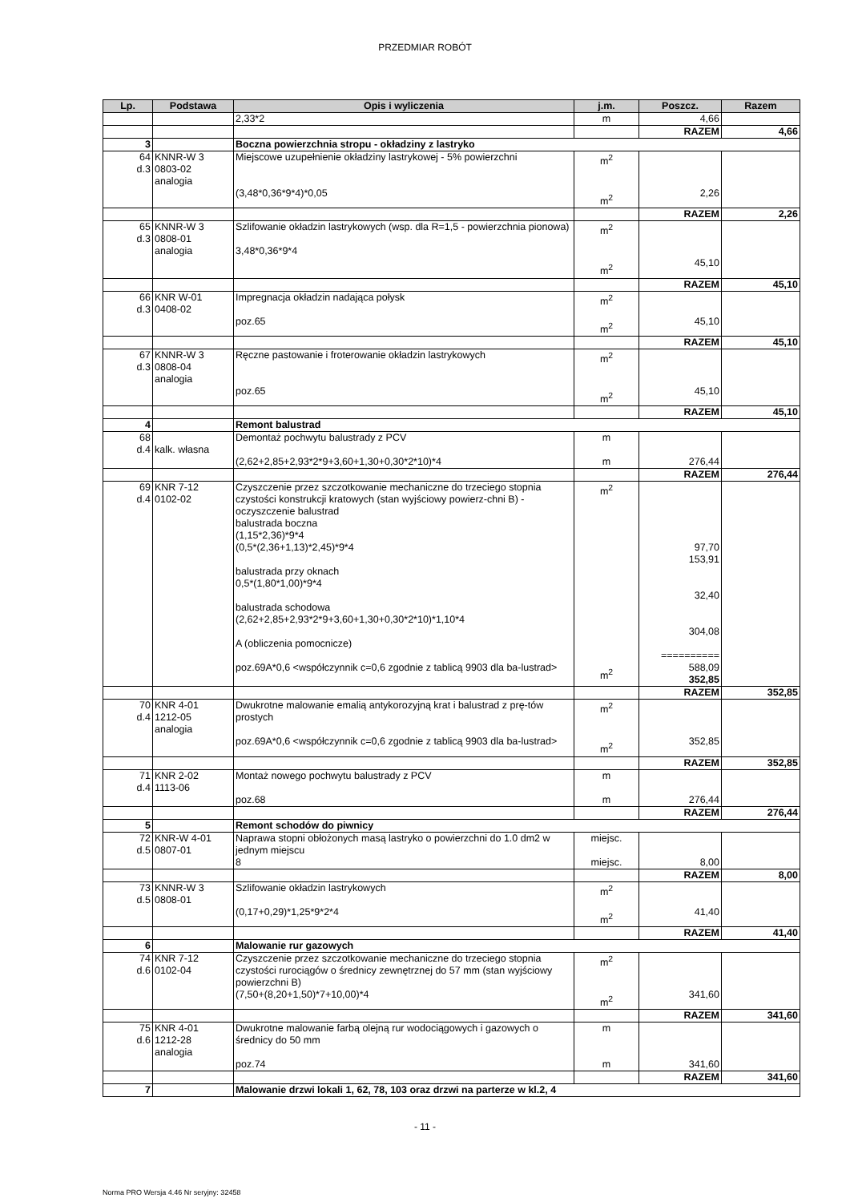PRZEDMIAR ROBÓT
| Lp. | Podstawa | Opis i wyliczenia | j.m. | Poszcz. | Razem |
| --- | --- | --- | --- | --- | --- |
| | | 2,33*2 | m | 4,66 | |
| | | | | RAZEM | 4,66 |
| 3 | | Boczna powierzchnia stropu - okładziny z lastryko | | | |
| 64 d.3 | KNNR-W 3 0803-02 analogia | Miejscowe uzupełnienie okładziny lastrykowej - 5% powierzchni (3,48*0,36*9*4)*0,05 | m<sup>2</sup> m<sup>2</sup> | 2,26 | |
| | | | | RAZEM | 2,26 |
| 65 d.3 | KNNR-W 3 0808-01 analogia | Szlifowanie okładzin lastrykowych (wsp. dla R=1,5 - powierzchnia pionowa) 3,48*0,36*9*4 | m<sup>2</sup> m<sup>2</sup> | 45,10 | |
| | | | | RAZEM | 45,10 |
| 66 d.3 | KNR W-01 0408-02 | Impregnacja okładzin nadająca połysk poz.65 | m<sup>2</sup> m<sup>2</sup> | 45,10 | |
| | | | | RAZEM | 45,10 |
| 67 d.3 | KNNR-W 3 0808-04 analogia | Ręczne pastowanie i froterowanie okładzin lastrykowych poz.65 | m<sup>2</sup> m<sup>2</sup> | 45,10 | |
| | | | | RAZEM | 45,10 |
| 4 | | Remont balustrad | | | |
| 68 d.4 | kalk. własna | Demontaż pochwytu balustrady z PCV (2,62+2,85+2,93*2*9+3,60+1,30+0,30*2*10)*4 | m m | 276,44 | |
| | | | | RAZEM | 276,44 |
| 69 d.4 | KNR 7-12 0102-02 | Czyszczenie przez szczotkowanie mechaniczne do trzeciego stopnia czystości konstrukcji kratowych (stan wyjściowy powierz-chni B) - oczyszczenie balustrad balustrada boczna (1,15*2,36)*9*4 (0,5*(2,36+1,13)*2,45)*9*4 balustrada przy oknach 0,5*(1,80*1,00)*9*4 balustrada schodowa (2,62+2,85+2,93*2*9+3,60+1,30+0,30*2*10)*1,10*4 A (obliczenia pomocnicze) poz.69A*0,6 <współczynnik c=0,6 zgodnie z tablicą 9903 dla ba-lustrad> | m<sup>2</sup> m<sup>2</sup> | 97,70 153,91 32,40 304,08 ========== 588,09 352,85 | |
| | | | | RAZEM | 352,85 |
| 70 d.4 | KNR 4-01 1212-05 analogia | Dwukrotne malowanie emalią antykorozyjną krat i balustrad z prę-tów prostych poz.69A*0,6 <współczynnik c=0,6 zgodnie z tablicą 9903 dla ba-lustrad> | m<sup>2</sup> m<sup>2</sup> | 352,85 | |
| | | | | RAZEM | 352,85 |
| 71 d.4 | KNR 2-02 1113-06 | Montaż nowego pochwytu balustrady z PCV poz.68 | m m | 276,44 | |
| | | | | RAZEM | 276,44 |
| 5 | | Remont schodów do piwnicy | | | |
| 72 d.5 | KNR-W 4-01 0807-01 | Naprawa stopni obłożonych masą lastryko o powierzchni do 1.0 dm2 w jednym miejscu 8 | miejsc. miejsc. | 8,00 | |
| | | | | RAZEM | 8,00 |
| 73 d.5 | KNNR-W 3 0808-01 | Szlifowanie okładzin lastrykowych (0,17+0,29)*1,25*9*2*4 | m<sup>2</sup> m<sup>2</sup> | 41,40 | |
| | | | | RAZEM | 41,40 |
| 6 | | Malowanie rur gazowych | | | |
| 74 d.6 | KNR 7-12 0102-04 | Czyszczenie przez szczotkowanie mechaniczne do trzeciego stopnia czystości rurociągów o średnicy zewnętrznej do 57 mm (stan wyjściowy powierzchni B) (7,50+(8,20+1,50)*7+10,00)*4 | m<sup>2</sup> m<sup>2</sup> | 341,60 | |
| | | | | RAZEM | 341,60 |
| 75 d.6 | KNR 4-01 1212-28 analogia | Dwukrotne malowanie farbą olejną rur wodociągowych i gazowych o średnicy do 50 mm poz.74 | m m | 341,60 | |
| | | | | RAZEM | 341,60 |
| 7 | | Malowanie drzwi lokali 1, 62, 78, 103 oraz drzwi na parterze w kl.2, 4 | | | |
- 11 -
Norma PRO Wersja 4.46 Nr seryjny: 32458